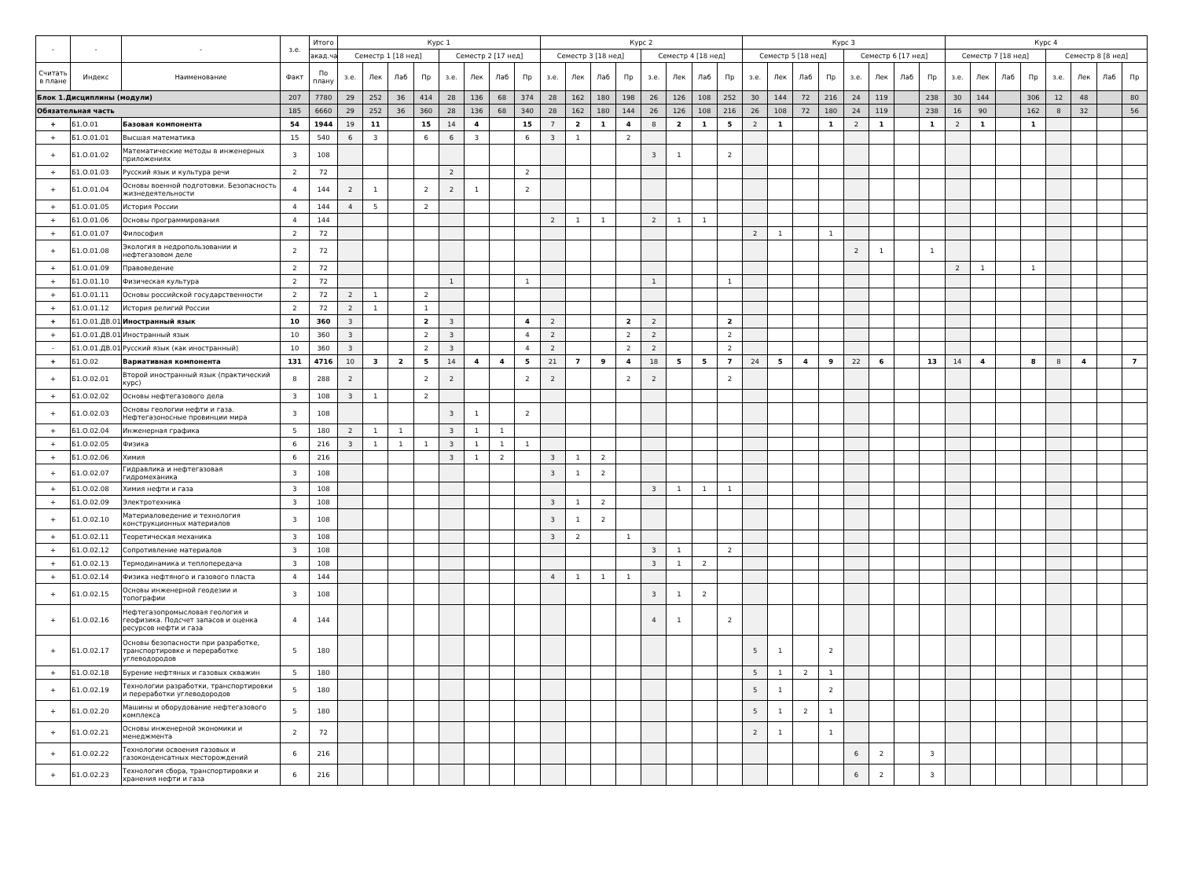| - | - | - | з.е. | Итого | Курс 1 | | | | | | | | Курс 2 | | | | | | | | Курс 3 | | | | | | | | Курс 4 | | | | | | | |
| --- | --- | --- | --- | --- | --- | --- | --- | --- | --- | --- | --- | --- | --- | --- | --- | --- | --- | --- | --- | --- | --- | --- | --- | --- | --- | --- | --- | --- | --- | --- | --- | --- | --- | --- | --- | --- |
| | | | | акад.ча | Семестр 1 [18 нед] | | | | Семестр 2 [17 нед] | | | | Семестр 3 [18 нед] | | | | Семестр 4 [18 нед] | | | | Семестр 5 [18 нед] | | | | Семестр 6 [17 нед] | | | | Семестр 7 [18 нед] | | | | Семестр 8 [8 нед] | | | |
| Считать в плане | Индекс | Наименование | Факт | По плану | з.е. | Лек | Лаб | Пр | з.е. | Лек | Лаб | Пр | з.е. | Лек | Лаб | Пр | з.е. | Лек | Лаб | Пр | з.е. | Лек | Лаб | Пр | з.е. | Лек | Лаб | Пр | з.е. | Лек | Лаб | Пр | з.е. | Лек | Лаб | Пр |
| Блок 1.Дисциплины (модули) | | | 207 | 7780 | 29 | 252 | 36 | 414 | 28 | 136 | 68 | 374 | 28 | 162 | 180 | 198 | 26 | 126 | 108 | 252 | 30 | 144 | 72 | 216 | 24 | 119 | | 238 | 30 | 144 | | 306 | 12 | 48 | | 80 |
| Обязательная часть | | | 185 | 6660 | 29 | 252 | 36 | 360 | 28 | 136 | 68 | 340 | 28 | 162 | 180 | 144 | 26 | 126 | 108 | 216 | 26 | 108 | 72 | 180 | 24 | 119 | | 238 | 16 | 90 | | 162 | 8 | 32 | | 56 |
| + | Б1.О.01 | Базовая компонента | 54 | 1944 | 19 | 11 | | 15 | 14 | 4 | | 15 | 7 | 2 | 1 | 4 | 8 | 2 | 1 | 5 | 2 | 1 | | 1 | 2 | 1 | | 1 | 2 | 1 | | 1 | | | | |
| + | Б1.О.01.01 | Высшая математика | 15 | 540 | 6 | 3 | | 6 | 6 | 3 | | 6 | 3 | 1 | | 2 | | | | | | | | | | | | | | | | | | | | |
| + | Б1.О.01.02 | Математические методы в инженерных приложениях | 3 | 108 | | | | | | | | | | | | | 3 | 1 | | 2 | | | | | | | | | | | | | | | | |
| + | Б1.О.01.03 | Русский язык и культура речи | 2 | 72 | | | | | 2 | | | 2 | | | | | | | | | | | | | | | | | | | | | | | | |
| + | Б1.О.01.04 | Основы военной подготовки. Безопасность жизнедеятельности | 4 | 144 | 2 | 1 | | 2 | 2 | 1 | | 2 | | | | | | | | | | | | | | | | | | | | | | | | |
| + | Б1.О.01.05 | История России | 4 | 144 | 4 | 5 | | 2 | | | | | | | | | | | | | | | | | | | | | | | | | | | | |
| + | Б1.О.01.06 | Основы программирования | 4 | 144 | | | | | | | | | 2 | 1 | 1 | | 2 | 1 | 1 | | | | | | | | | | | | | | | | | |
| + | Б1.О.01.07 | Философия | 2 | 72 | | | | | | | | | | | | | | | | | 2 | 1 | | 1 | | | | | | | | | | | | |
| + | Б1.О.01.08 | Экология в недропользовании и нефтегазовом деле | 2 | 72 | | | | | | | | | | | | | | | | | | | | | 2 | 1 | | 1 | | | | | | | | |
| + | Б1.О.01.09 | Правоведение | 2 | 72 | | | | | | | | | | | | | | | | | | | | | | | | | 2 | 1 | | 1 | | | | |
| + | Б1.О.01.10 | Физическая культура | 2 | 72 | | | | | 1 | | | 1 | | | | | 1 | | | 1 | | | | | | | | | | | | | | | | |
| + | Б1.О.01.11 | Основы российской государственности | 2 | 72 | 2 | 1 | | 2 | | | | | | | | | | | | | | | | | | | | | | | | | | | | |
| + | Б1.О.01.12 | История религий России | 2 | 72 | 2 | 1 | | 1 | | | | | | | | | | | | | | | | | | | | | | | | | | | | |
| + | Б1.О.01.ДВ.01 | Иностранный язык | 10 | 360 | 3 | | | 2 | 3 | | | 4 | 2 | | | 2 | 2 | | | 2 | | | | | | | | | | | | | | | | |
| + | Б1.О.01.ДВ.01.( | Иностранный язык | 10 | 360 | 3 | | | 2 | 3 | | | 4 | 2 | | | 2 | 2 | | | 2 | | | | | | | | | | | | | | | | |
| - | Б1.О.01.ДВ.01.( | Русский язык (как иностранный) | 10 | 360 | 3 | | | 2 | 3 | | | 4 | 2 | | | 2 | 2 | | | 2 | | | | | | | | | | | | | | | | |
| + | Б1.О.02 | Вариативная компонента | 131 | 4716 | 10 | 3 | 2 | 5 | 14 | 4 | 4 | 5 | 21 | 7 | 9 | 4 | 18 | 5 | 5 | 7 | 24 | 5 | 4 | 9 | 22 | 6 | | 13 | 14 | 4 | | 8 | 8 | 4 | | 7 |
| + | Б1.О.02.01 | Второй иностранный язык (практический курс) | 8 | 288 | 2 | | | 2 | 2 | | | 2 | 2 | | | 2 | 2 | | | 2 | | | | | | | | | | | | | | | | |
| + | Б1.О.02.02 | Основы нефтегазового дела | 3 | 108 | 3 | 1 | | 2 | | | | | | | | | | | | | | | | | | | | | | | | | | | | |
| + | Б1.О.02.03 | Основы геологии нефти и газа. Нефтегазоносные провинции мира | 3 | 108 | | | | | 3 | 1 | | 2 | | | | | | | | | | | | | | | | | | | | | | | | |
| + | Б1.О.02.04 | Инженерная графика | 5 | 180 | 2 | 1 | 1 | | 3 | 1 | 1 | | | | | | | | | | | | | | | | | | | | | | | | | |
| + | Б1.О.02.05 | Физика | 6 | 216 | 3 | 1 | 1 | 1 | 3 | 1 | 1 | 1 | | | | | | | | | | | | | | | | | | | | | | | | |
| + | Б1.О.02.06 | Химия | 6 | 216 | | | | | 3 | 1 | 2 | | 3 | 1 | 2 | | | | | | | | | | | | | | | | | | | | | |
| + | Б1.О.02.07 | Гидравлика и нефтегазовая гидромеханика | 3 | 108 | | | | | | | | | 3 | 1 | 2 | | | | | | | | | | | | | | | | | | | | | |
| + | Б1.О.02.08 | Химия нефти и газа | 3 | 108 | | | | | | | | | | | | | 3 | 1 | 1 | 1 | | | | | | | | | | | | | | | | |
| + | Б1.О.02.09 | Электротехника | 3 | 108 | | | | | | | | | 3 | 1 | 2 | | | | | | | | | | | | | | | | | | | | | |
| + | Б1.О.02.10 | Материаловедение и технология конструкционных материалов | 3 | 108 | | | | | | | | | 3 | 1 | 2 | | | | | | | | | | | | | | | | | | | | | |
| + | Б1.О.02.11 | Теоретическая механика | 3 | 108 | | | | | | | | | 3 | 2 | | 1 | | | | | | | | | | | | | | | | | | | | |
| + | Б1.О.02.12 | Сопротивление материалов | 3 | 108 | | | | | | | | | | | | | 3 | 1 | | 2 | | | | | | | | | | | | | | | | |
| + | Б1.О.02.13 | Термодинамика и теплопередача | 3 | 108 | | | | | | | | | | | | | 3 | 1 | 2 | | | | | | | | | | | | | | | | | |
| + | Б1.О.02.14 | Физика нефтяного и газового пласта | 4 | 144 | | | | | | | | | 4 | 1 | 1 | 1 | | | | | | | | | | | | | | | | | | | | |
| + | Б1.О.02.15 | Основы инженерной геодезии и топографии | 3 | 108 | | | | | | | | | | | | | 3 | 1 | 2 | | | | | | | | | | | | | | | | | |
| + | Б1.О.02.16 | Нефтегазопромысловая геология и геофизика. Подсчет запасов и оценка ресурсов нефти и газа | 4 | 144 | | | | | | | | | | | | | 4 | 1 | | 2 | | | | | | | | | | | | | | | | |
| + | Б1.О.02.17 | Основы безопасности при разработке, транспортировке и переработке углеводородов | 5 | 180 | | | | | | | | | | | | | | | | | 5 | 1 | | 2 | | | | | | | | | | | | |
| + | Б1.О.02.18 | Бурение нефтяных и газовых скважин | 5 | 180 | | | | | | | | | | | | | | | | | 5 | 1 | 2 | 1 | | | | | | | | | | | | |
| + | Б1.О.02.19 | Технологии разработки, транспортировки и переработки углеводородов | 5 | 180 | | | | | | | | | | | | | | | | | 5 | 1 | | 2 | | | | | | | | | | | | |
| + | Б1.О.02.20 | Машины и оборудование нефтегазового комплекса | 5 | 180 | | | | | | | | | | | | | | | | | 5 | 1 | 2 | 1 | | | | | | | | | | | | |
| + | Б1.О.02.21 | Основы инженерной экономики и менеджмента | 2 | 72 | | | | | | | | | | | | | | | | | 2 | 1 | | 1 | | | | | | | | | | | | |
| + | Б1.О.02.22 | Технологии освоения газовых и газоконденсатных месторождений | 6 | 216 | | | | | | | | | | | | | | | | | | | | | 6 | 2 | | 3 | | | | | | | | |
| + | Б1.О.02.23 | Технология сбора, транспортировки и хранения нефти и газа | 6 | 216 | | | | | | | | | | | | | | | | | | | | | 6 | 2 | | 3 | | | | | | | | |